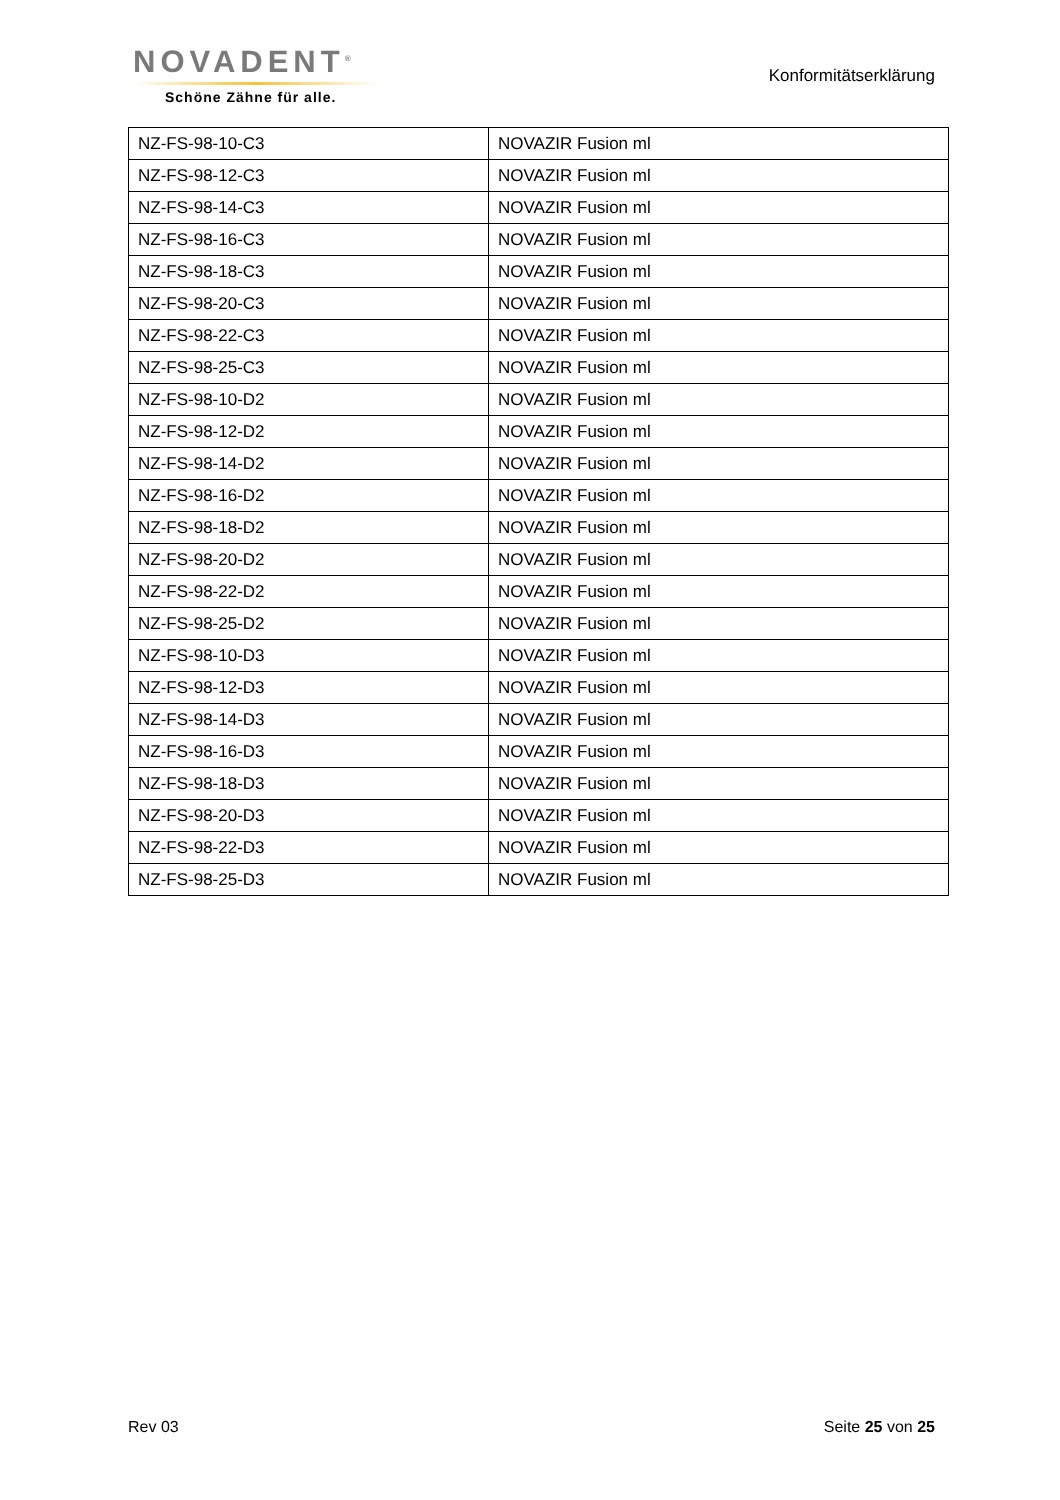NOVADENT<sup>®</sup>
Schöne Zähne für alle.
Konformitätserklärung
| NZ-FS-98-10-C3 | NOVAZIR Fusion ml |
| NZ-FS-98-12-C3 | NOVAZIR Fusion ml |
| NZ-FS-98-14-C3 | NOVAZIR Fusion ml |
| NZ-FS-98-16-C3 | NOVAZIR Fusion ml |
| NZ-FS-98-18-C3 | NOVAZIR Fusion ml |
| NZ-FS-98-20-C3 | NOVAZIR Fusion ml |
| NZ-FS-98-22-C3 | NOVAZIR Fusion ml |
| NZ-FS-98-25-C3 | NOVAZIR Fusion ml |
| NZ-FS-98-10-D2 | NOVAZIR Fusion ml |
| NZ-FS-98-12-D2 | NOVAZIR Fusion ml |
| NZ-FS-98-14-D2 | NOVAZIR Fusion ml |
| NZ-FS-98-16-D2 | NOVAZIR Fusion ml |
| NZ-FS-98-18-D2 | NOVAZIR Fusion ml |
| NZ-FS-98-20-D2 | NOVAZIR Fusion ml |
| NZ-FS-98-22-D2 | NOVAZIR Fusion ml |
| NZ-FS-98-25-D2 | NOVAZIR Fusion ml |
| NZ-FS-98-10-D3 | NOVAZIR Fusion ml |
| NZ-FS-98-12-D3 | NOVAZIR Fusion ml |
| NZ-FS-98-14-D3 | NOVAZIR Fusion ml |
| NZ-FS-98-16-D3 | NOVAZIR Fusion ml |
| NZ-FS-98-18-D3 | NOVAZIR Fusion ml |
| NZ-FS-98-20-D3 | NOVAZIR Fusion ml |
| NZ-FS-98-22-D3 | NOVAZIR Fusion ml |
| NZ-FS-98-25-D3 | NOVAZIR Fusion ml |
Rev 03 Seite 25 von 25